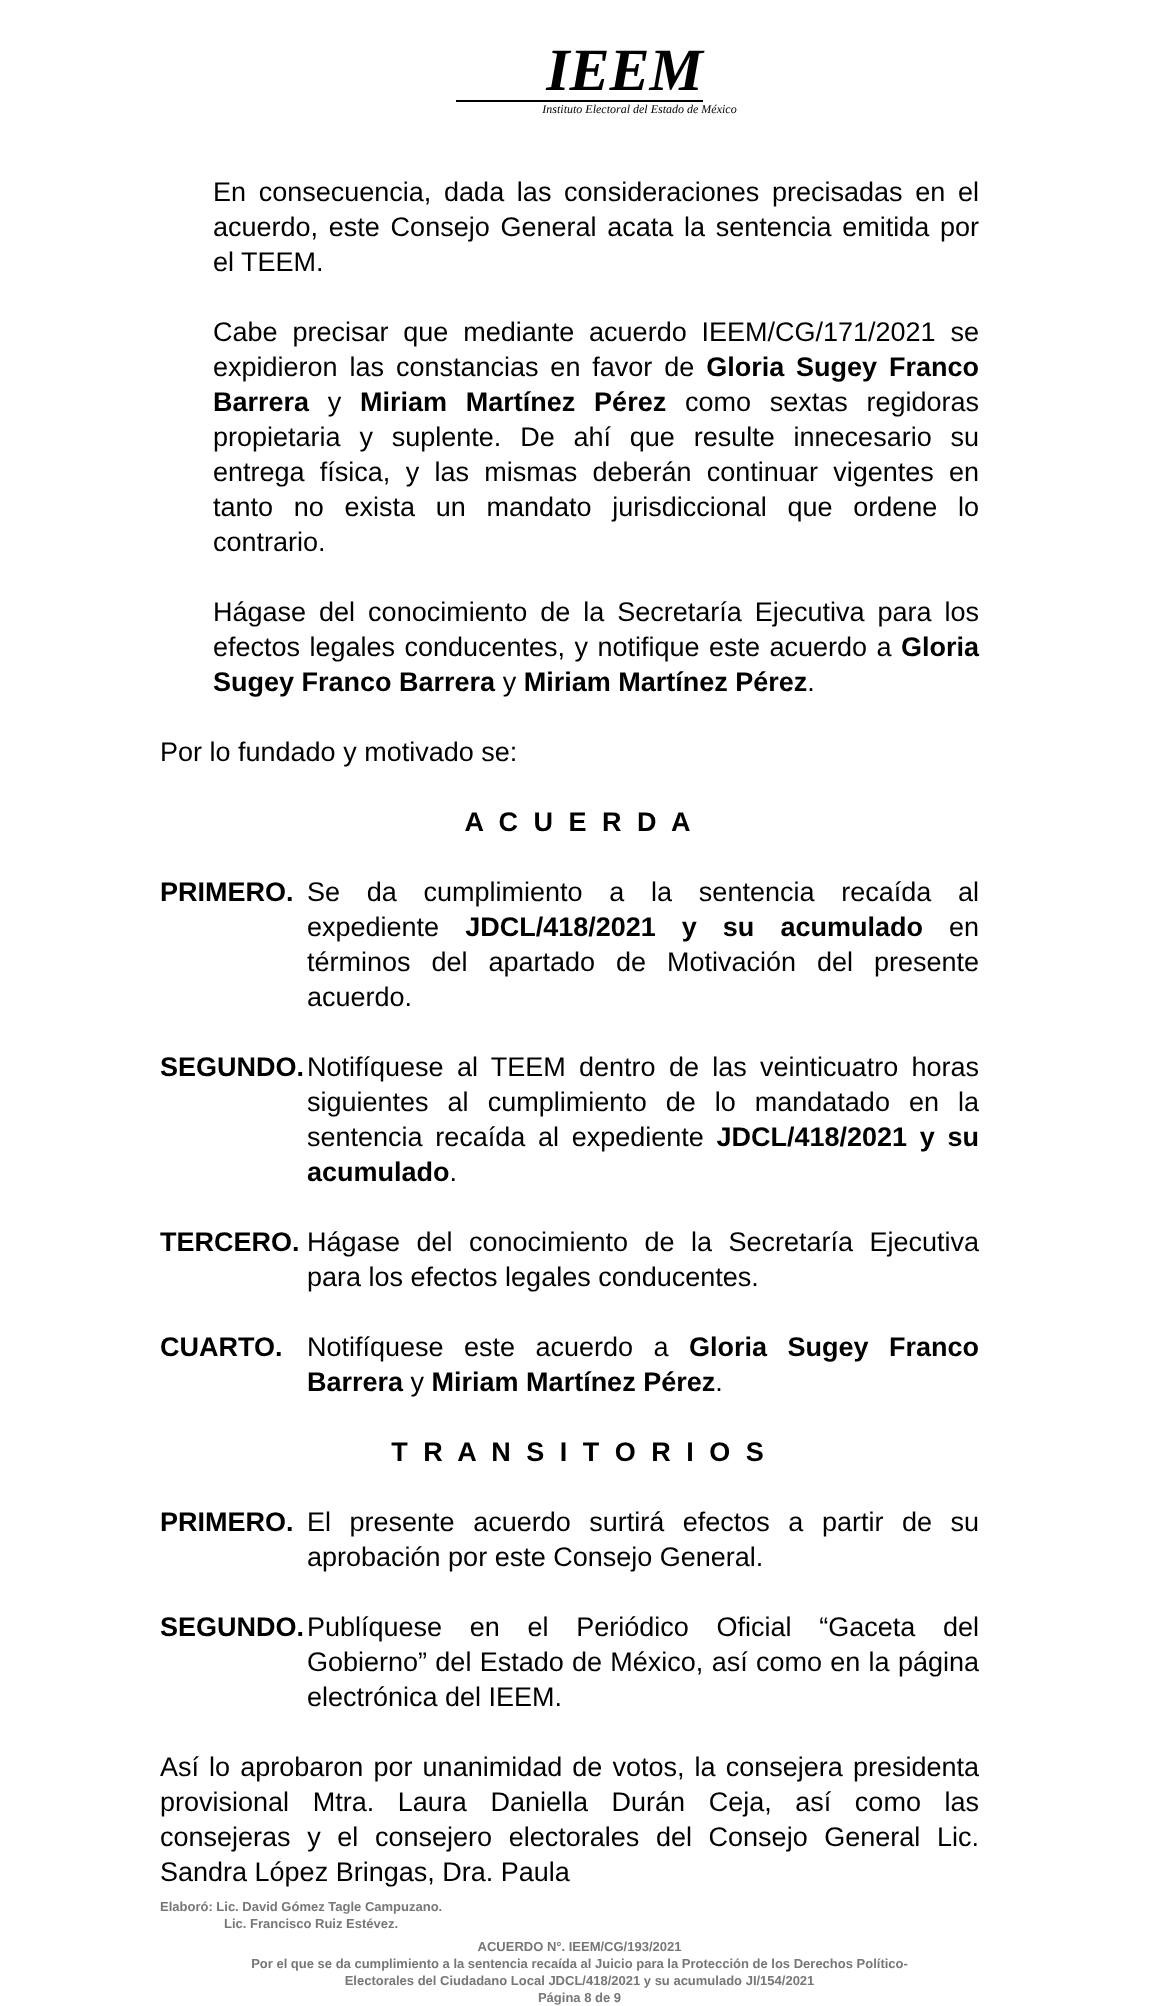IEEM
Instituto Electoral del Estado de México
En consecuencia, dada las consideraciones precisadas en el acuerdo, este Consejo General acata la sentencia emitida por el TEEM.
Cabe precisar que mediante acuerdo IEEM/CG/171/2021 se expidieron las constancias en favor de Gloria Sugey Franco Barrera y Miriam Martínez Pérez como sextas regidoras propietaria y suplente. De ahí que resulte innecesario su entrega física, y las mismas deberán continuar vigentes en tanto no exista un mandato jurisdiccional que ordene lo contrario.
Hágase del conocimiento de la Secretaría Ejecutiva para los efectos legales conducentes, y notifique este acuerdo a Gloria Sugey Franco Barrera y Miriam Martínez Pérez.
Por lo fundado y motivado se:
A C U E R D A
PRIMERO. Se da cumplimiento a la sentencia recaída al expediente JDCL/418/2021 y su acumulado en términos del apartado de Motivación del presente acuerdo.
SEGUNDO. Notifíquese al TEEM dentro de las veinticuatro horas siguientes al cumplimiento de lo mandatado en la sentencia recaída al expediente JDCL/418/2021 y su acumulado.
TERCERO. Hágase del conocimiento de la Secretaría Ejecutiva para los efectos legales conducentes.
CUARTO. Notifíquese este acuerdo a Gloria Sugey Franco Barrera y Miriam Martínez Pérez.
T R A N S I T O R I O S
PRIMERO. El presente acuerdo surtirá efectos a partir de su aprobación por este Consejo General.
SEGUNDO. Publíquese en el Periódico Oficial “Gaceta del Gobierno” del Estado de México, así como en la página electrónica del IEEM.
Así lo aprobaron por unanimidad de votos, la consejera presidenta provisional Mtra. Laura Daniella Durán Ceja, así como las consejeras y el consejero electorales del Consejo General Lic. Sandra López Bringas, Dra. Paula
Elaboró: Lic. David Gómez Tagle Campuzano.
Lic. Francisco Ruiz Estévez.
ACUERDO N°. IEEM/CG/193/2021
Por el que se da cumplimiento a la sentencia recaída al Juicio para la Protección de los Derechos Político-
Electorales del Ciudadano Local JDCL/418/2021 y su acumulado JI/154/2021
Página 8 de 9